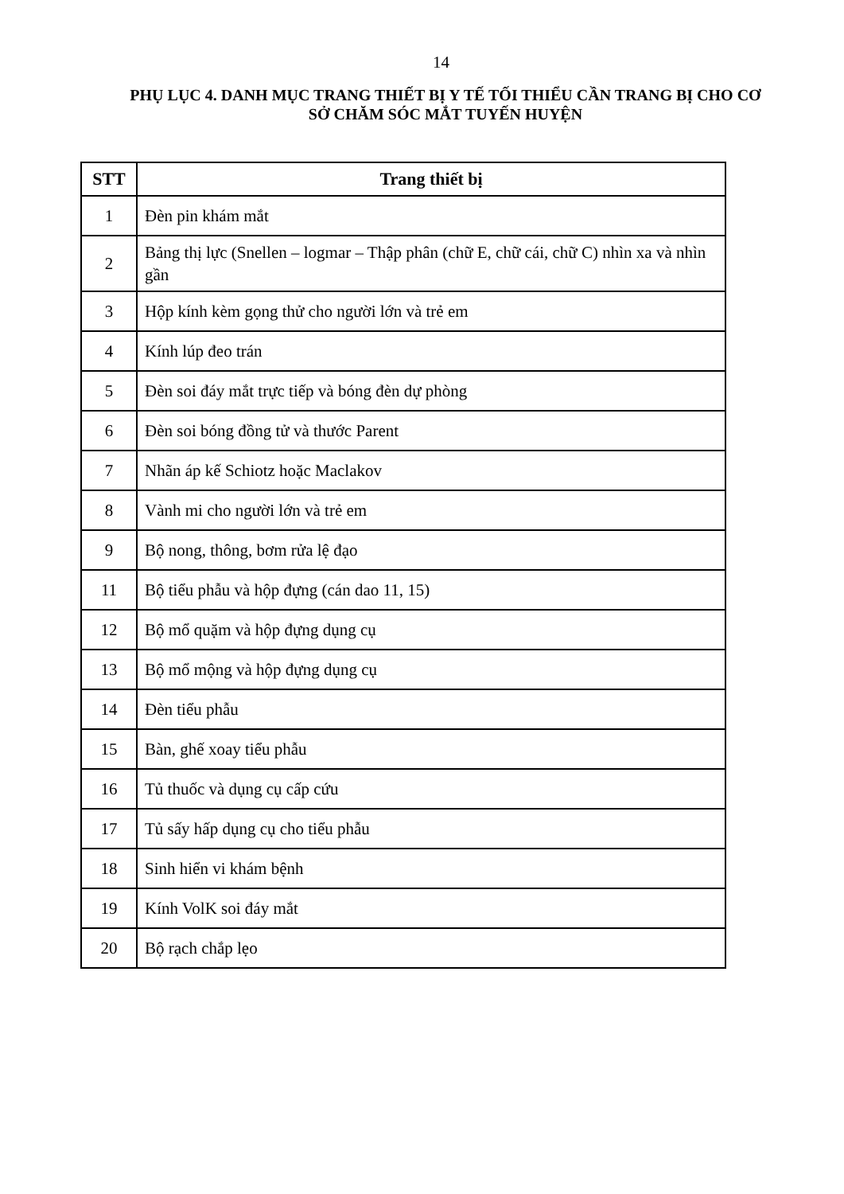14
PHỤ LỤC 4. DANH MỤC TRANG THIẾT BỊ Y TẾ TỐI THIỂU CẦN TRANG BỊ CHO CƠ SỞ CHĂM SÓC MẮT TUYẾN HUYỆN
| STT | Trang thiết bị |
| --- | --- |
| 1 | Đèn pin khám mắt |
| 2 | Bảng thị lực (Snellen – logmar – Thập phân (chữ E, chữ cái, chữ C) nhìn xa và nhìn gần |
| 3 | Hộp kính kèm gọng thử cho người lớn và trẻ em |
| 4 | Kính lúp đeo trán |
| 5 | Đèn soi đáy mắt trực tiếp và bóng đèn dự phòng |
| 6 | Đèn soi bóng đồng tử và thước Parent |
| 7 | Nhãn áp kế Schiotz hoặc Maclakov |
| 8 | Vành mi cho người lớn và trẻ em |
| 9 | Bộ nong, thông, bơm rửa lệ đạo |
| 11 | Bộ tiểu phẫu và hộp đựng (cán dao 11, 15) |
| 12 | Bộ mổ quặm và hộp đựng dụng cụ |
| 13 | Bộ mổ mộng và hộp đựng dụng cụ |
| 14 | Đèn tiểu phẫu |
| 15 | Bàn, ghế xoay tiểu phẫu |
| 16 | Tủ thuốc và dụng cụ cấp cứu |
| 17 | Tủ sấy hấp dụng cụ cho tiểu phẫu |
| 18 | Sinh hiển vi khám bệnh |
| 19 | Kính VolK soi đáy mắt |
| 20 | Bộ rạch chắp lẹo |